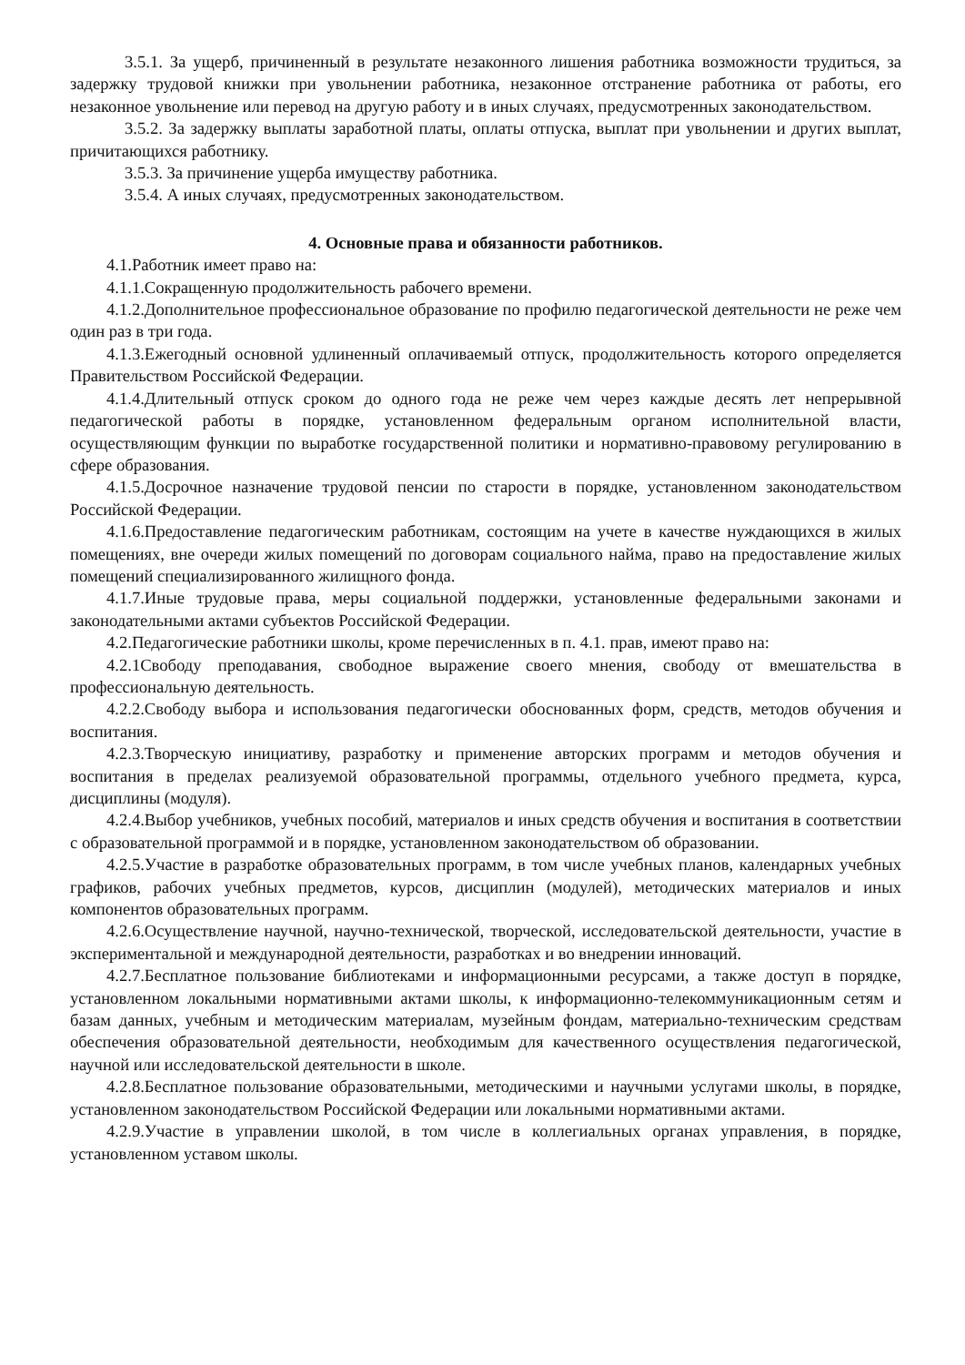3.5.1. За ущерб, причиненный в результате незаконного лишения работника возможности трудиться, за задержку трудовой книжки при увольнении работника, незаконное отстранение работника от работы, его незаконное увольнение или перевод на другую работу и в иных случаях, предусмотренных законодательством.
3.5.2. За задержку выплаты заработной платы, оплаты отпуска, выплат при увольнении и других выплат, причитающихся работнику.
3.5.3. За причинение ущерба имуществу работника.
3.5.4. А иных случаях, предусмотренных законодательством.
4. Основные права и обязанности работников.
4.1.Работник имеет право на:
4.1.1.Сокращенную продолжительность рабочего времени.
4.1.2.Дополнительное профессиональное образование по профилю педагогической деятельности не реже чем один раз в три года.
4.1.3.Ежегодный основной удлиненный оплачиваемый отпуск, продолжительность которого определяется Правительством Российской Федерации.
4.1.4.Длительный отпуск сроком до одного года не реже чем через каждые десять лет непрерывной педагогической работы в порядке, установленном федеральным органом исполнительной власти, осуществляющим функции по выработке государственной политики и нормативно-правовому регулированию в сфере образования.
4.1.5.Досрочное назначение трудовой пенсии по старости в порядке, установленном законодательством Российской Федерации.
4.1.6.Предоставление педагогическим работникам, состоящим на учете в качестве нуждающихся в жилых помещениях, вне очереди жилых помещений по договорам социального найма, право на предоставление жилых помещений специализированного жилищного фонда.
4.1.7.Иные трудовые права, меры социальной поддержки, установленные федеральными законами и законодательными актами субъектов Российской Федерации.
4.2.Педагогические работники школы, кроме перечисленных в п. 4.1. прав, имеют право на:
4.2.1Свободу преподавания, свободное выражение своего мнения, свободу от вмешательства в профессиональную деятельность.
4.2.2.Свободу выбора и использования педагогически обоснованных форм, средств, методов обучения и воспитания.
4.2.3.Творческую инициативу, разработку и применение авторских программ и методов обучения и воспитания в пределах реализуемой образовательной программы, отдельного учебного предмета, курса, дисциплины (модуля).
4.2.4.Выбор учебников, учебных пособий, материалов и иных средств обучения и воспитания в соответствии с образовательной программой и в порядке, установленном законодательством об образовании.
4.2.5.Участие в разработке образовательных программ, в том числе учебных планов, календарных учебных графиков, рабочих учебных предметов, курсов, дисциплин (модулей), методических материалов и иных компонентов образовательных программ.
4.2.6.Осуществление научной, научно-технической, творческой, исследовательской деятельности, участие в экспериментальной и международной деятельности, разработках и во внедрении инноваций.
4.2.7.Бесплатное пользование библиотеками и информационными ресурсами, а также доступ в порядке, установленном локальными нормативными актами школы, к информационно-телекоммуникационным сетям и базам данных, учебным и методическим материалам, музейным фондам, материально-техническим средствам обеспечения образовательной деятельности, необходимым для качественного осуществления педагогической, научной или исследовательской деятельности в школе.
4.2.8.Бесплатное пользование образовательными, методическими и научными услугами школы, в порядке, установленном законодательством Российской Федерации или локальными нормативными актами.
4.2.9.Участие в управлении школой, в том числе в коллегиальных органах управления, в порядке, установленном уставом школы.